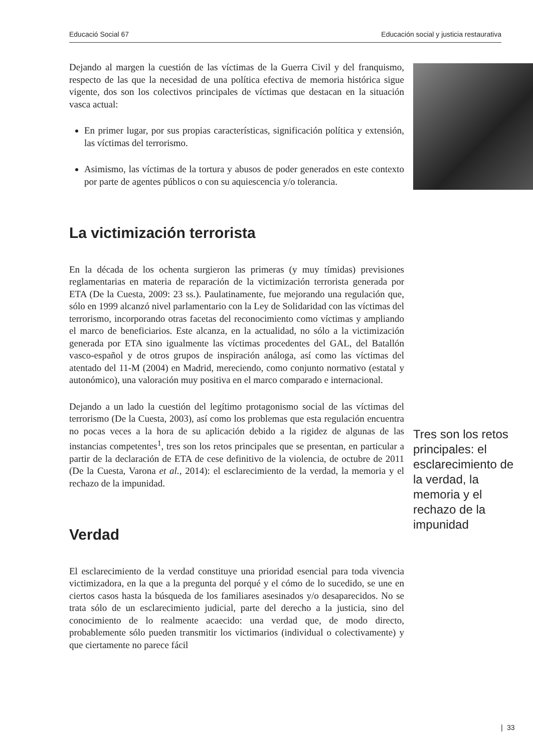Educació Social 67 Educación social y justicia restaurativa
Dejando al margen la cuestión de las víctimas de la Guerra Civil y del franquismo, respecto de las que la necesidad de una política efectiva de memoria histórica sigue vigente, dos son los colectivos principales de víctimas que destacan en la situación vasca actual:
En primer lugar, por sus propias características, significación política y extensión, las víctimas del terrorismo.
Asimismo, las víctimas de la tortura y abusos de poder generados en este contexto por parte de agentes públicos o con su aquiescencia y/o tolerancia.
La victimización terrorista
En la década de los ochenta surgieron las primeras (y muy tímidas) previsiones reglamentarias en materia de reparación de la victimización terrorista generada por ETA (De la Cuesta, 2009: 23 ss.). Paulatinamente, fue mejorando una regulación que, sólo en 1999 alcanzó nivel parlamentario con la Ley de Solidaridad con las víctimas del terrorismo, incorporando otras facetas del reconocimiento como víctimas y ampliando el marco de beneficiarios. Este alcanza, en la actualidad, no sólo a la victimización generada por ETA sino igualmente las víctimas procedentes del GAL, del Batallón vasco-español y de otros grupos de inspiración análoga, así como las víctimas del atentado del 11-M (2004) en Madrid, mereciendo, como conjunto normativo (estatal y autonómico), una valoración muy positiva en el marco comparado e internacional.
Dejando a un lado la cuestión del legítimo protagonismo social de las víctimas del terrorismo (De la Cuesta, 2003), así como los problemas que esta regulación encuentra no pocas veces a la hora de su aplicación debido a la rigidez de algunas de las instancias competentes<sup>1</sup>, tres son los retos principales que se presentan, en particular a partir de la declaración de ETA de cese definitivo de la violencia, de octubre de 2011 (De la Cuesta, Varona et al., 2014): el esclarecimiento de la verdad, la memoria y el rechazo de la impunidad.
Verdad
El esclarecimiento de la verdad constituye una prioridad esencial para toda vivencia victimizadora, en la que a la pregunta del porqué y el cómo de lo sucedido, se une en ciertos casos hasta la búsqueda de los familiares asesinados y/o desaparecidos. No se trata sólo de un esclarecimiento judicial, parte del derecho a la justicia, sino del conocimiento de lo realmente acaecido: una verdad que, de modo directo, probablemente sólo pueden transmitir los victimarios (individual o colectivamente) y que ciertamente no parece fácil
Tres son los retos principales: el esclarecimiento de la verdad, la memoria y el rechazo de la impunidad
❘ 33